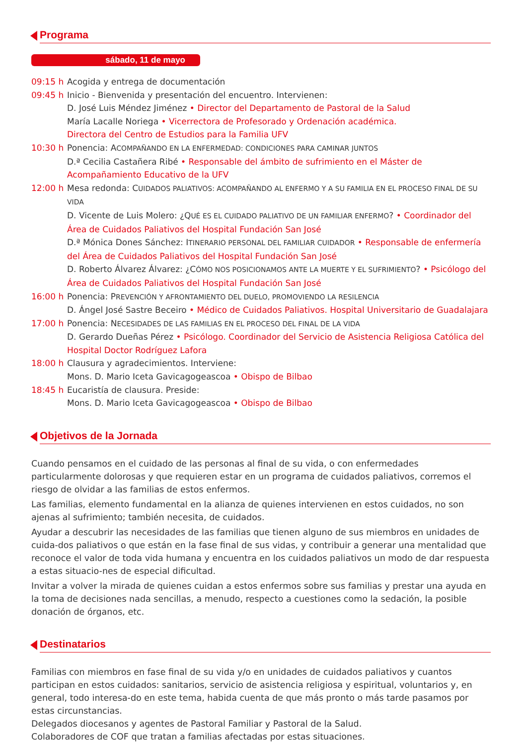Programa
sábado, 11 de mayo
09:15 h Acogida y entrega de documentación
09:45 h Inicio - Bienvenida y presentación del encuentro. Intervienen:
D. José Luis Méndez Jiménez • Director del Departamento de Pastoral de la Salud
María Lacalle Noriega • Vicerrectora de Profesorado y Ordenación académica.
Directora del Centro de Estudios para la Familia UFV
10:30 h Ponencia: ACOMPAÑANDO EN LA ENFERMEDAD: CONDICIONES PARA CAMINAR JUNTOS
D.ª Cecilia Castañera Ribé • Responsable del ámbito de sufrimiento en el Máster de Acompañamiento Educativo de la UFV
12:00 h Mesa redonda: CUIDADOS PALIATIVOS: ACOMPAÑANDO AL ENFERMO Y A SU FAMILIA EN EL PROCESO FINAL DE SU VIDA
D. Vicente de Luis Molero: ¿QUÉ ES EL CUIDADO PALIATIVO DE UN FAMILIAR ENFERMO? • Coordinador del Área de Cuidados Paliativos del Hospital Fundación San José
D.ª Mónica Dones Sánchez: ITINERARIO PERSONAL DEL FAMILIAR CUIDADOR • Responsable de enfermería del Área de Cuidados Paliativos del Hospital Fundación San José
D. Roberto Álvarez Álvarez: ¿CÓMO NOS POSICIONAMOS ANTE LA MUERTE Y EL SUFRIMIENTO? • Psicólogo del Área de Cuidados Paliativos del Hospital Fundación San José
16:00 h Ponencia: PREVENCIÓN Y AFRONTAMIENTO DEL DUELO, PROMOVIENDO LA RESILENCIA
D. Ángel José Sastre Beceiro • Médico de Cuidados Paliativos. Hospital Universitario de Guadalajara
17:00 h Ponencia: NECESIDADES DE LAS FAMILIAS EN EL PROCESO DEL FINAL DE LA VIDA
D. Gerardo Dueñas Pérez • Psicólogo. Coordinador del Servicio de Asistencia Religiosa Católica del Hospital Doctor Rodríguez Lafora
18:00 h Clausura y agradecimientos. Interviene:
Mons. D. Mario Iceta Gavicagogeascoa • Obispo de Bilbao
18:45 h Eucaristía de clausura. Preside:
Mons. D. Mario Iceta Gavicagogeascoa • Obispo de Bilbao
Objetivos de la Jornada
Cuando pensamos en el cuidado de las personas al final de su vida, o con enfermedades particularmente dolorosas y que requieren estar en un programa de cuidados paliativos, corremos el riesgo de olvidar a las familias de estos enfermos.
Las familias, elemento fundamental en la alianza de quienes intervienen en estos cuidados, no son ajenas al sufrimiento; también necesita, de cuidados.
Ayudar a descubrir las necesidades de las familias que tienen alguno de sus miembros en unidades de cuida-dos paliativos o que están en la fase final de sus vidas, y contribuir a generar una mentalidad que reconoce el valor de toda vida humana y encuentra en los cuidados paliativos un modo de dar respuesta a estas situacio-nes de especial dificultad.
Invitar a volver la mirada de quienes cuidan a estos enfermos sobre sus familias y prestar una ayuda en la toma de decisiones nada sencillas, a menudo, respecto a cuestiones como la sedación, la posible donación de órganos, etc.
Destinatarios
Familias con miembros en fase final de su vida y/o en unidades de cuidados paliativos y cuantos participan en estos cuidados: sanitarios, servicio de asistencia religiosa y espiritual, voluntarios y, en general, todo interesa-do en este tema, habida cuenta de que más pronto o más tarde pasamos por estas circunstancias.
Delegados diocesanos y agentes de Pastoral Familiar y Pastoral de la Salud.
Colaboradores de COF que tratan a familias afectadas por estas situaciones.